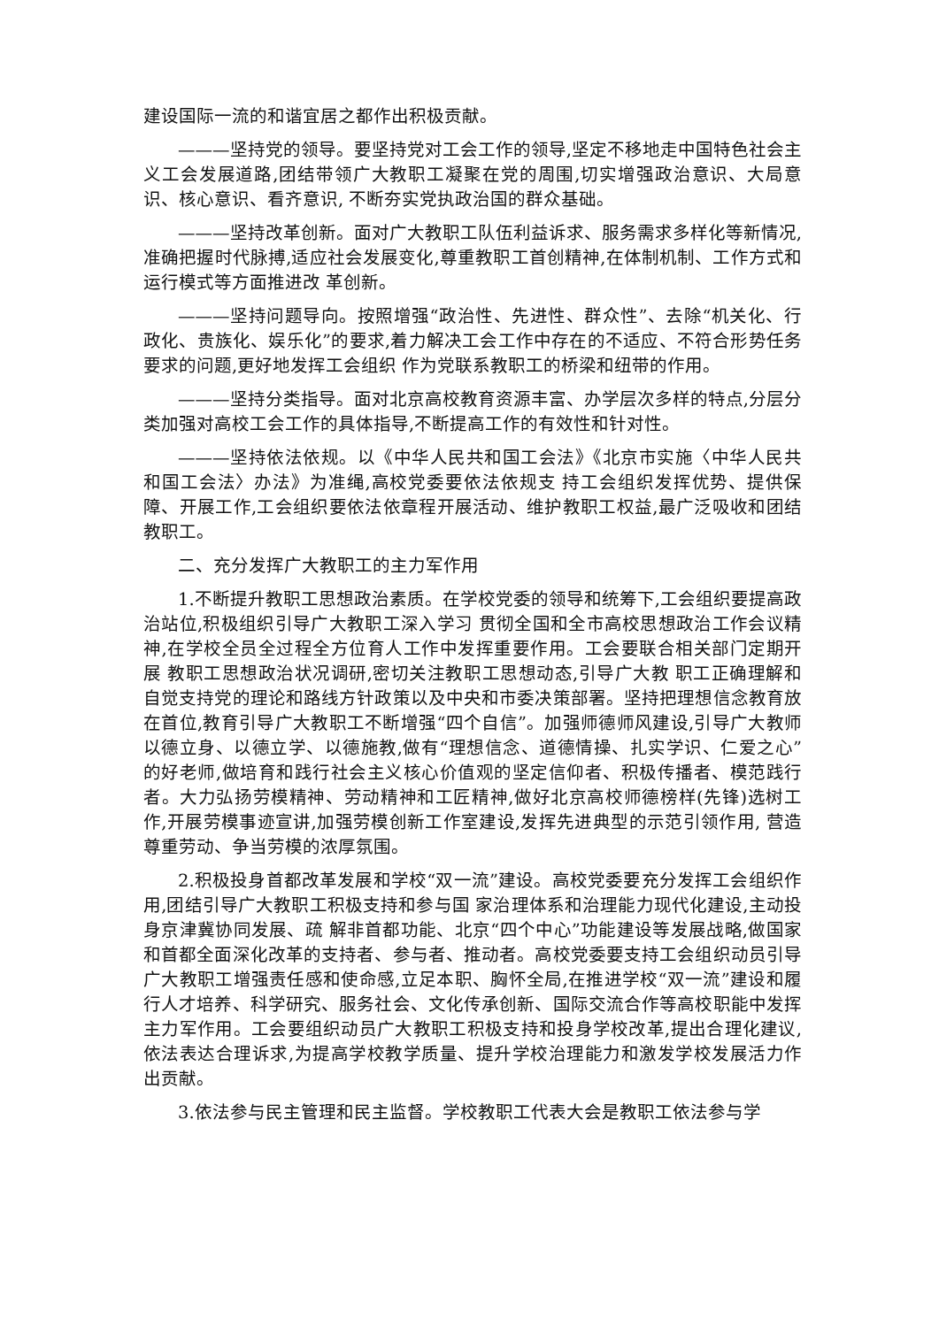建设国际一流的和谐宜居之都作出积极贡献。
———坚持党的领导。要坚持党对工会工作的领导,坚定不移地走中国特色社会主义工会发展道路,团结带领广大教职工凝聚在党的周围,切实增强政治意识、大局意识、核心意识、看齐意识, 不断夯实党执政治国的群众基础。
———坚持改革创新。面对广大教职工队伍利益诉求、服务需求多样化等新情况,准确把握时代脉搏,适应社会发展变化,尊重教职工首创精神,在体制机制、工作方式和运行模式等方面推进改 革创新。
———坚持问题导向。按照增强“政治性、先进性、群众性”、去除“机关化、行政化、贵族化、娱乐化”的要求,着力解决工会工作中存在的不适应、不符合形势任务要求的问题,更好地发挥工会组织 作为党联系教职工的桥梁和纽带的作用。
———坚持分类指导。面对北京高校教育资源丰富、办学层次多样的特点,分层分类加强对高校工会工作的具体指导,不断提高工作的有效性和针对性。
———坚持依法依规。以《中华人民共和国工会法》《北京市实施〈中华人民共和国工会法〉办法》为准绳,高校党委要依法依规支 持工会组织发挥优势、提供保障、开展工作,工会组织要依法依章程开展活动、维护教职工权益,最广泛吸收和团结教职工。
二、充分发挥广大教职工的主力军作用
1.不断提升教职工思想政治素质。在学校党委的领导和统筹下,工会组织要提高政治站位,积极组织引导广大教职工深入学习 贯彻全国和全市高校思想政治工作会议精神,在学校全员全过程全方位育人工作中发挥重要作用。工会要联合相关部门定期开展 教职工思想政治状况调研,密切关注教职工思想动态,引导广大教 职工正确理解和自觉支持党的理论和路线方针政策以及中央和市委决策部署。坚持把理想信念教育放在首位,教育引导广大教职工不断增强“四个自信”。加强师德师风建设,引导广大教师以德立身、以德立学、以德施教,做有“理想信念、道德情操、扎实学识、仁爱之心”的好老师,做培育和践行社会主义核心价值观的坚定信仰者、积极传播者、模范践行者。大力弘扬劳模精神、劳动精神和工匠精神,做好北京高校师德榜样(先锋)选树工作,开展劳模事迹宣讲,加强劳模创新工作室建设,发挥先进典型的示范引领作用, 营造尊重劳动、争当劳模的浓厚氛围。
2.积极投身首都改革发展和学校“双一流”建设。高校党委要充分发挥工会组织作用,团结引导广大教职工积极支持和参与国 家治理体系和治理能力现代化建设,主动投身京津冀协同发展、疏 解非首都功能、北京“四个中心”功能建设等发展战略,做国家和首都全面深化改革的支持者、参与者、推动者。高校党委要支持工会组织动员引导广大教职工增强责任感和使命感,立足本职、胸怀全局,在推进学校“双一流”建设和履行人才培养、科学研究、服务社会、文化传承创新、国际交流合作等高校职能中发挥主力军作用。工会要组织动员广大教职工积极支持和投身学校改革,提出合理化建议,依法表达合理诉求,为提高学校教学质量、提升学校治理能力和激发学校发展活力作出贡献。
3.依法参与民主管理和民主监督。学校教职工代表大会是教职工依法参与学